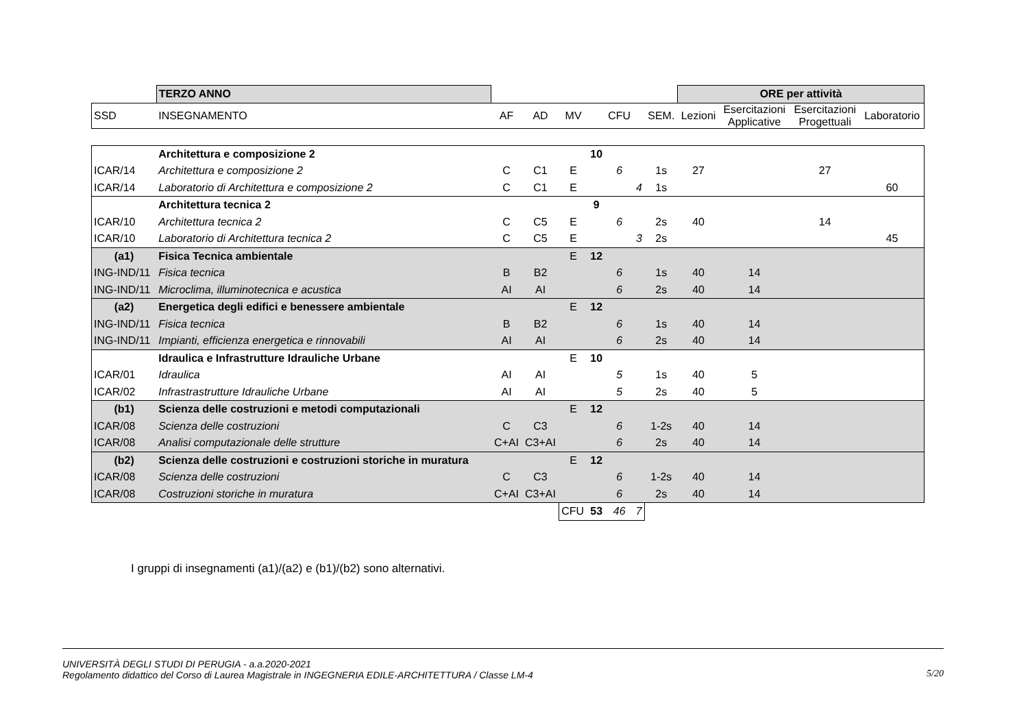| | TERZO ANNO | | | | | | | | ORE per attività | | | |
| SSD | INSEGNAMENTO | AF | AD | MV | | CFU | | SEM. | Lezioni | Esercitazioni Applicative | Esercitazioni Progettuali | Laboratorio |
| | Architettura e composizione 2 | | | | 10 | | | | | | | |
| ICAR/14 | Architettura e composizione 2 | C | C1 | E | | 6 | | 1s | 27 | | 27 | |
| ICAR/14 | Laboratorio di Architettura e composizione 2 | C | C1 | E | | | 4 | 1s | | | | 60 |
| | Architettura tecnica 2 | | | | 9 | | | | | | | |
| ICAR/10 | Architettura tecnica 2 | C | C5 | E | | 6 | | 2s | 40 | | 14 | |
| ICAR/10 | Laboratorio di Architettura tecnica 2 | C | C5 | E | | | 3 | 2s | | | | 45 |
| (a1) | Fisica Tecnica ambientale | | | E | 12 | | | | | | | |
| ING-IND/11 | Fisica tecnica | B | B2 | | | 6 | | 1s | 40 | 14 | | |
| ING-IND/11 | Microclima, illuminotecnica e acustica | AI | AI | | | 6 | | 2s | 40 | 14 | | |
| (a2) | Energetica degli edifici e benessere ambientale | | | E | 12 | | | | | | | |
| ING-IND/11 | Fisica tecnica | B | B2 | | | 6 | | 1s | 40 | 14 | | |
| ING-IND/11 | Impianti, efficienza energetica e rinnovabili | AI | AI | | | 6 | | 2s | 40 | 14 | | |
| | Idraulica e Infrastrutture Idrauliche Urbane | | | E | 10 | | | | | | | |
| ICAR/01 | Idraulica | AI | AI | | | 5 | | 1s | 40 | 5 | | |
| ICAR/02 | Infrastrastrutture Idrauliche Urbane | AI | AI | | | 5 | | 2s | 40 | 5 | | |
| (b1) | Scienza delle costruzioni e metodi computazionali | | | E | 12 | | | | | | | |
| ICAR/08 | Scienza delle costruzioni | C | C3 | | | 6 | | 1-2s | 40 | 14 | | |
| ICAR/08 | Analisi computazionale delle strutture | C+AI | C3+AI | | | 6 | | 2s | 40 | 14 | | |
| (b2) | Scienza delle costruzioni e costruzioni storiche in muratura | | | E | 12 | | | | | | | |
| ICAR/08 | Scienza delle costruzioni | C | C3 | | | 6 | | 1-2s | 40 | 14 | | |
| ICAR/08 | Costruzioni storiche in muratura | C+AI | C3+AI | | | 6 | | 2s | 40 | 14 | | |
| | | | | CFU | 53 | 46 | 7 | | | | | |
I gruppi di insegnamenti (a1)/(a2) e (b1)/(b2) sono alternativi.
UNIVERSITÀ DEGLI STUDI DI PERUGIA - a.a.2020-2021
Regolamento didattico del Corso di Laurea Magistrale in INGEGNERIA EDILE-ARCHITETTURA / Classe LM-4
5/20